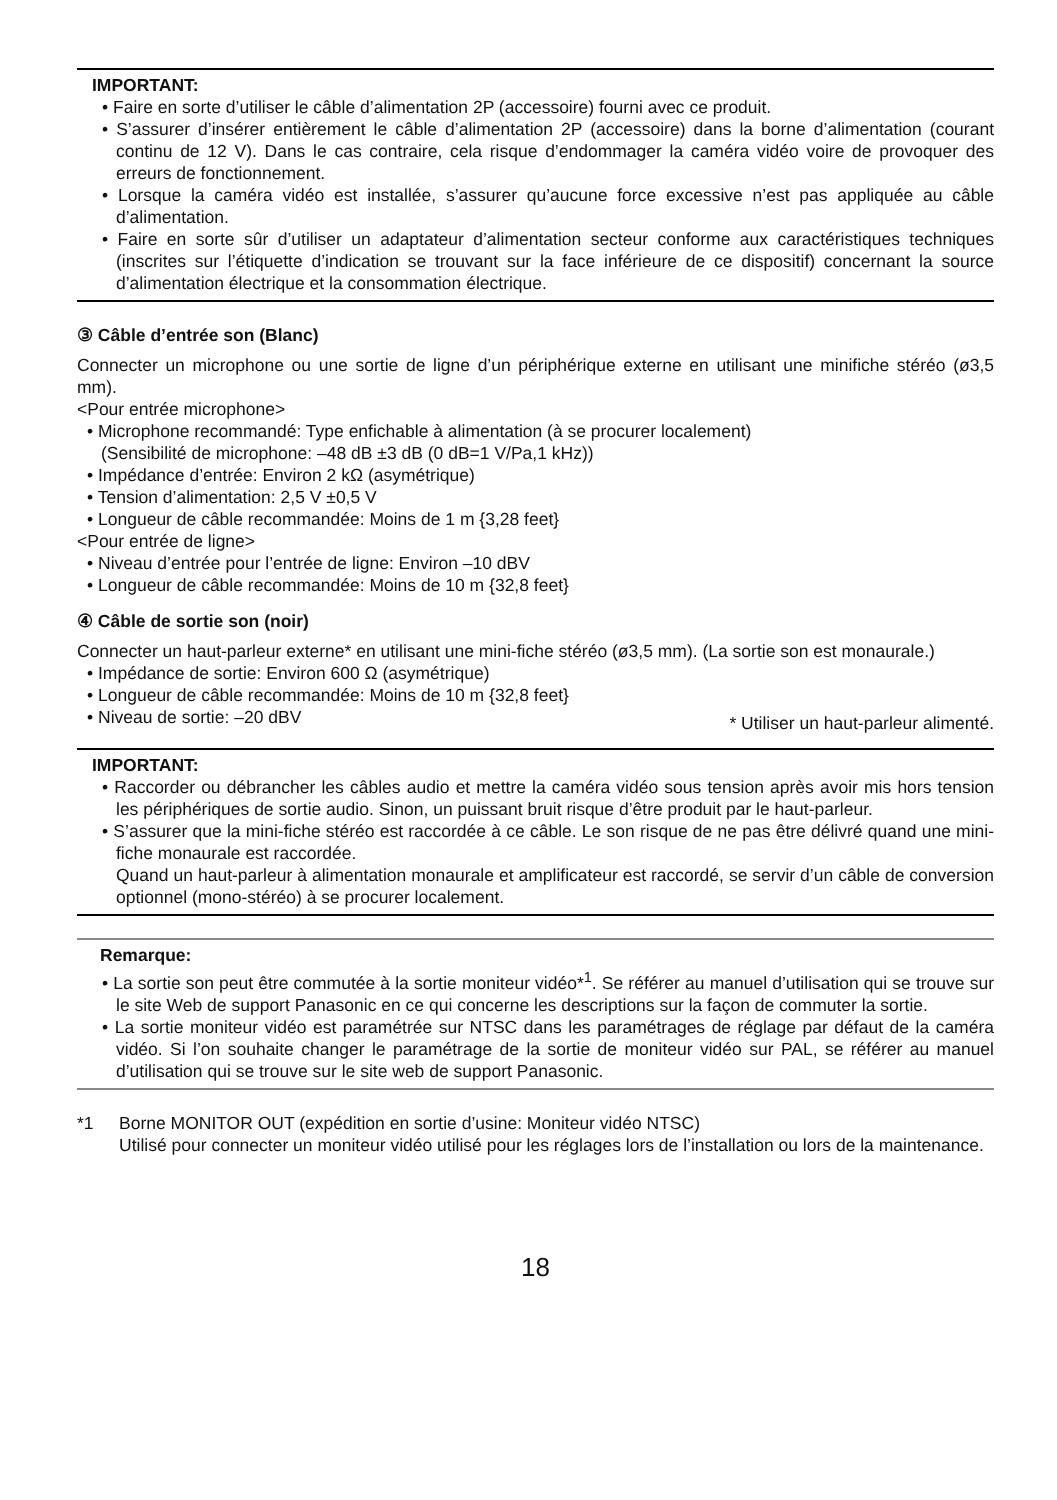IMPORTANT:
• Faire en sorte d’utiliser le câble d’alimentation 2P (accessoire) fourni avec ce produit.
• S’assurer d’insérer entièrement le câble d’alimentation 2P (accessoire) dans la borne d’alimentation (courant continu de 12 V). Dans le cas contraire, cela risque d’endommager la caméra vidéo voire de provoquer des erreurs de fonctionnement.
• Lorsque la caméra vidéo est installée, s’assurer qu’aucune force excessive n’est pas appliquée au câble d’alimentation.
• Faire en sorte sûr d’utiliser un adaptateur d’alimentation secteur conforme aux caractéristiques techniques (inscrites sur l’étiquette d’indication se trouvant sur la face inférieure de ce dispositif) concernant la source d’alimentation électrique et la consommation électrique.
③ Câble d’entrée son (Blanc)
Connecter un microphone ou une sortie de ligne d’un périphérique externe en utilisant une minifiche stéréo (ø3,5 mm).
<Pour entrée microphone>
• Microphone recommandé: Type enfichable à alimentation (à se procurer localement)
(Sensibilité de microphone: –48 dB ±3 dB (0 dB=1 V/Pa,1 kHz))
• Impédance d’entrée: Environ 2 kΩ (asymétrique)
• Tension d’alimentation: 2,5 V ±0,5 V
• Longueur de câble recommandée: Moins de 1 m {3,28 feet}
<Pour entrée de ligne>
• Niveau d’entrée pour l’entrée de ligne: Environ –10 dBV
• Longueur de câble recommandée: Moins de 10 m {32,8 feet}
④ Câble de sortie son (noir)
Connecter un haut-parleur externe* en utilisant une mini-fiche stéréo (ø3,5 mm). (La sortie son est monaurale.)
• Impédance de sortie: Environ 600 Ω (asymétrique)
• Longueur de câble recommandée: Moins de 10 m {32,8 feet}
• Niveau de sortie: –20 dBV * Utiliser un haut-parleur alimenté.
IMPORTANT:
• Raccorder ou débrancher les câbles audio et mettre la caméra vidéo sous tension après avoir mis hors tension les périphériques de sortie audio. Sinon, un puissant bruit risque d’être produit par le haut-parleur.
• S’assurer que la mini-fiche stéréo est raccordée à ce câble. Le son risque de ne pas être délivré quand une mini-fiche monaurale est raccordée.
Quand un haut-parleur à alimentation monaurale et amplificateur est raccordé, se servir d’un câble de conversion optionnel (mono-stéréo) à se procurer localement.
Remarque:
• La sortie son peut être commutée à la sortie moniteur vidéo*<sup>1</sup>. Se référer au manuel d’utilisation qui se trouve sur le site Web de support Panasonic en ce qui concerne les descriptions sur la façon de commuter la sortie.
• La sortie moniteur vidéo est paramétrée sur NTSC dans les paramétrages de réglage par défaut de la caméra vidéo. Si l’on souhaite changer le paramétrage de la sortie de moniteur vidéo sur PAL, se référer au manuel d’utilisation qui se trouve sur le site web de support Panasonic.
*1 Borne MONITOR OUT (expédition en sortie d’usine: Moniteur vidéo NTSC)
Utilisé pour connecter un moniteur vidéo utilisé pour les réglages lors de l’installation ou lors de la maintenance.
18